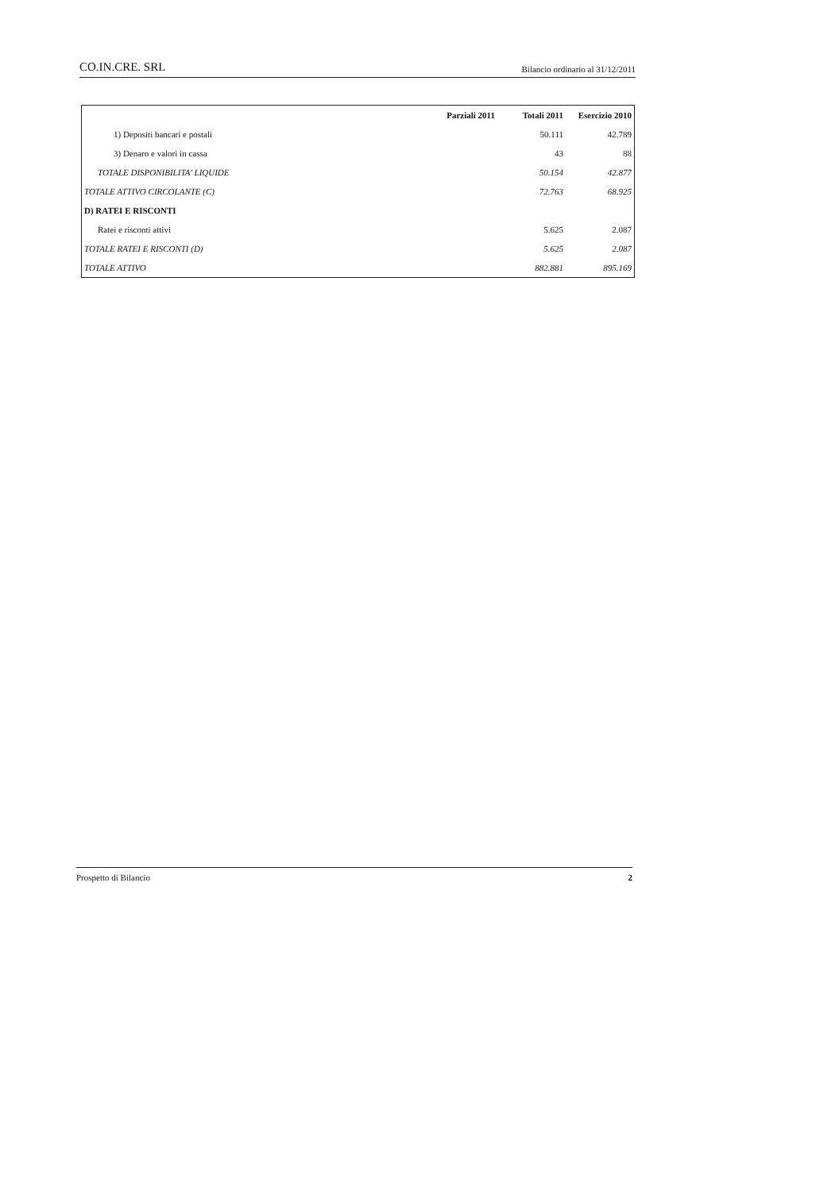CO.IN.CRE. SRL Bilancio ordinario al 31/12/2011
| | Parziali 2011 | Totali 2011 | Esercizio 2010 |
| --- | --- | --- | --- |
| 1) Depositi bancari e postali | | 50.111 | 42.789 |
| 3) Denaro e valori in cassa | | 43 | 88 |
| TOTALE DISPONIBILITA' LIQUIDE | | 50.154 | 42.877 |
| TOTALE ATTIVO CIRCOLANTE (C) | | 72.763 | 68.925 |
| D) RATEI E RISCONTI | | | |
| Ratei e risconti attivi | | 5.625 | 2.087 |
| TOTALE RATEI E RISCONTI (D) | | 5.625 | 2.087 |
| TOTALE ATTIVO | | 882.881 | 895.169 |
Prospetto di Bilancio 2